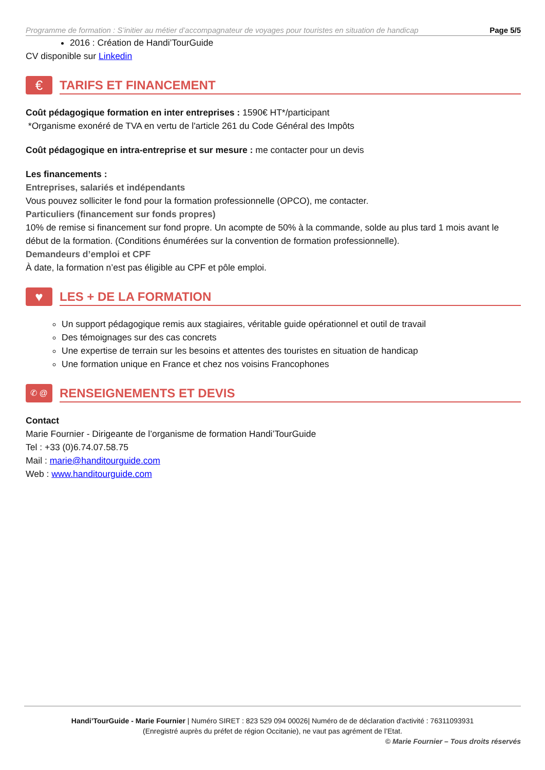Programme de formation : S’initier au métier d’accompagnateur de voyages pour touristes en situation de handicap Page 5/5
2016 : Création de Handi’TourGuide
CV disponible sur Linkedin
€
TARIFS ET FINANCEMENT
Coût pédagogique formation en inter entreprises : 1590€ HT*/participant
*Organisme exonéré de TVA en vertu de l'article 261 du Code Général des Impôts
Coût pédagogique en intra-entreprise et sur mesure : me contacter pour un devis
Les financements :
Entreprises, salariés et indépendants
Vous pouvez solliciter le fond pour la formation professionnelle (OPCO), me contacter.
Particuliers (financement sur fonds propres)
10% de remise si financement sur fond propre. Un acompte de 50% à la commande, solde au plus tard 1 mois avant le début de la formation. (Conditions énumérées sur la convention de formation professionnelle).
Demandeurs d’emploi et CPF
À date, la formation n’est pas éligible au CPF et pôle emploi.
♥
LES + DE LA FORMATION
Un support pédagogique remis aux stagiaires, véritable guide opérationnel et outil de travail
Des témoignages sur des cas concrets
Une expertise de terrain sur les besoins et attentes des touristes en situation de handicap
Une formation unique en France et chez nos voisins Francophones
✆ @
RENSEIGNEMENTS ET DEVIS
Contact
Marie Fournier - Dirigeante de l’organisme de formation Handi’TourGuide
Tel : +33 (0)6.74.07.58.75
Mail : marie@handitourguide.com
Web : www.handitourguide.com
Handi’TourGuide - Marie Fournier | Numéro SIRET : 823 529 094 00026| Numéro de de déclaration d'activité : 76311093931
(Enregistré auprès du préfet de région Occitanie), ne vaut pas agrément de l’Etat.
© Marie Fournier – Tous droits réservés